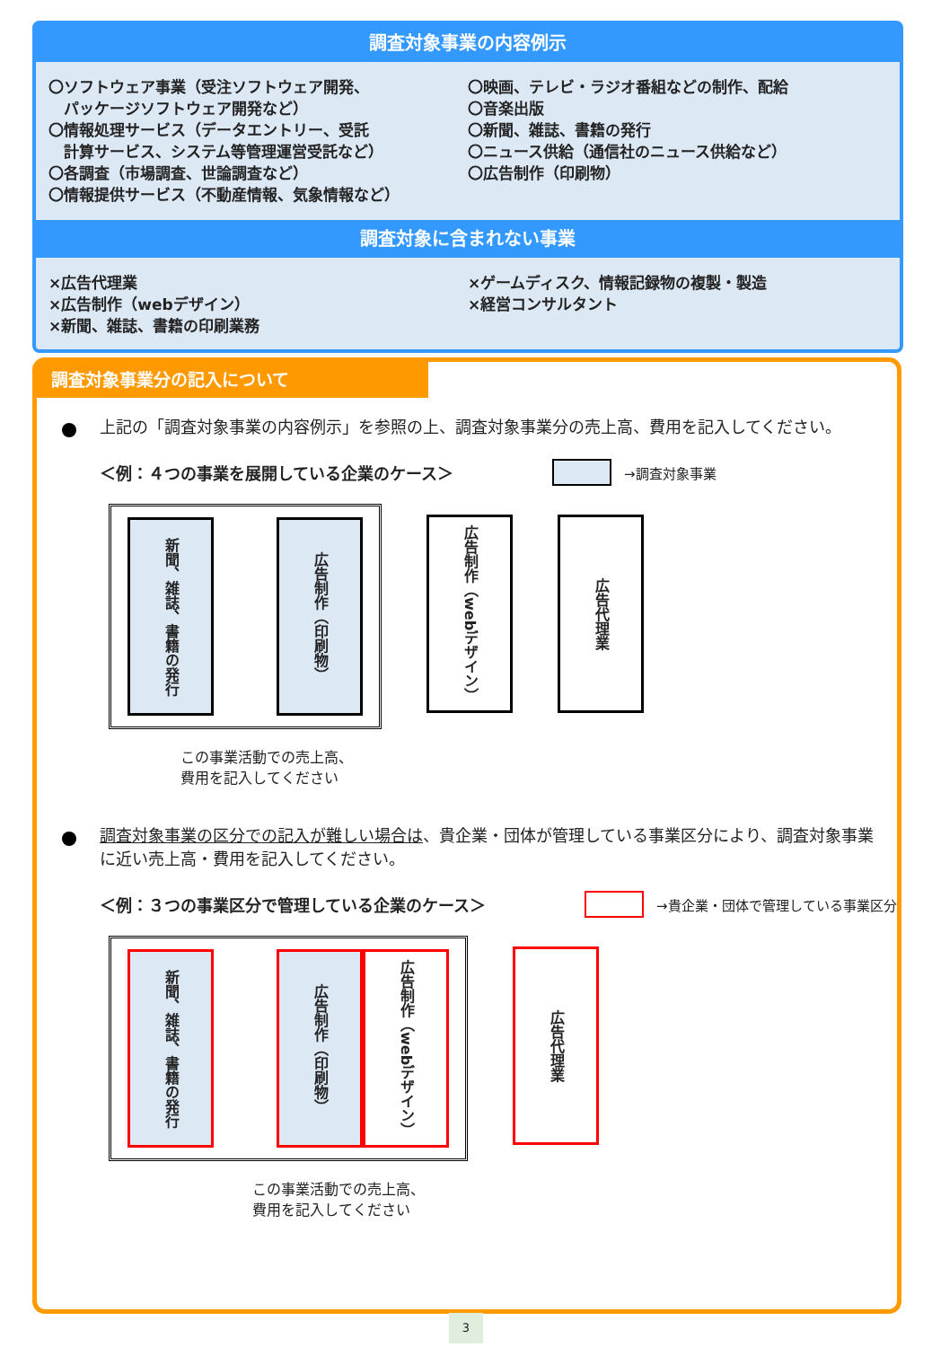調査対象事業の内容例示
〇ソフトウェア事業（受注ソフトウェア開発、
　パッケージソフトウェア開発など）
〇情報処理サービス（データエントリー、受託
　計算サービス、システム等管理運営受託など）
〇各調査（市場調査、世論調査など）
〇情報提供サービス（不動産情報、気象情報など）
〇映画、テレビ・ラジオ番組などの制作、配給
〇音楽出版
〇新聞、雑誌、書籍の発行
〇ニュース供給（通信社のニュース供給など）
〇広告制作（印刷物）
調査対象に含まれない事業
×広告代理業
×広告制作（webデザイン）
×新聞、雑誌、書籍の印刷業務
×ゲームディスク、情報記録物の複製・製造
×経営コンサルタント
調査対象事業分の記入について
上記の「調査対象事業の内容例示」を参照の上、調査対象事業分の売上高、費用を記入してください。
＜例：４つの事業を展開している企業のケース＞ →調査対象事業
新聞、雑誌、書籍の発行
広告制作（印刷物）
広告制作（webデザイン）
広告代理業
この事業活動での売上高、
費用を記入してください
調査対象事業の区分での記入が難しい場合は、貴企業・団体が管理している事業区分により、調査対象事業に近い売上高・費用を記入してください。
＜例：３つの事業区分で管理している企業のケース＞ →貴企業・団体で管理している事業区分
新聞、雑誌、書籍の発行
広告制作（印刷物）
広告制作（webデザイン）
広告代理業
この事業活動での売上高、
費用を記入してください
3